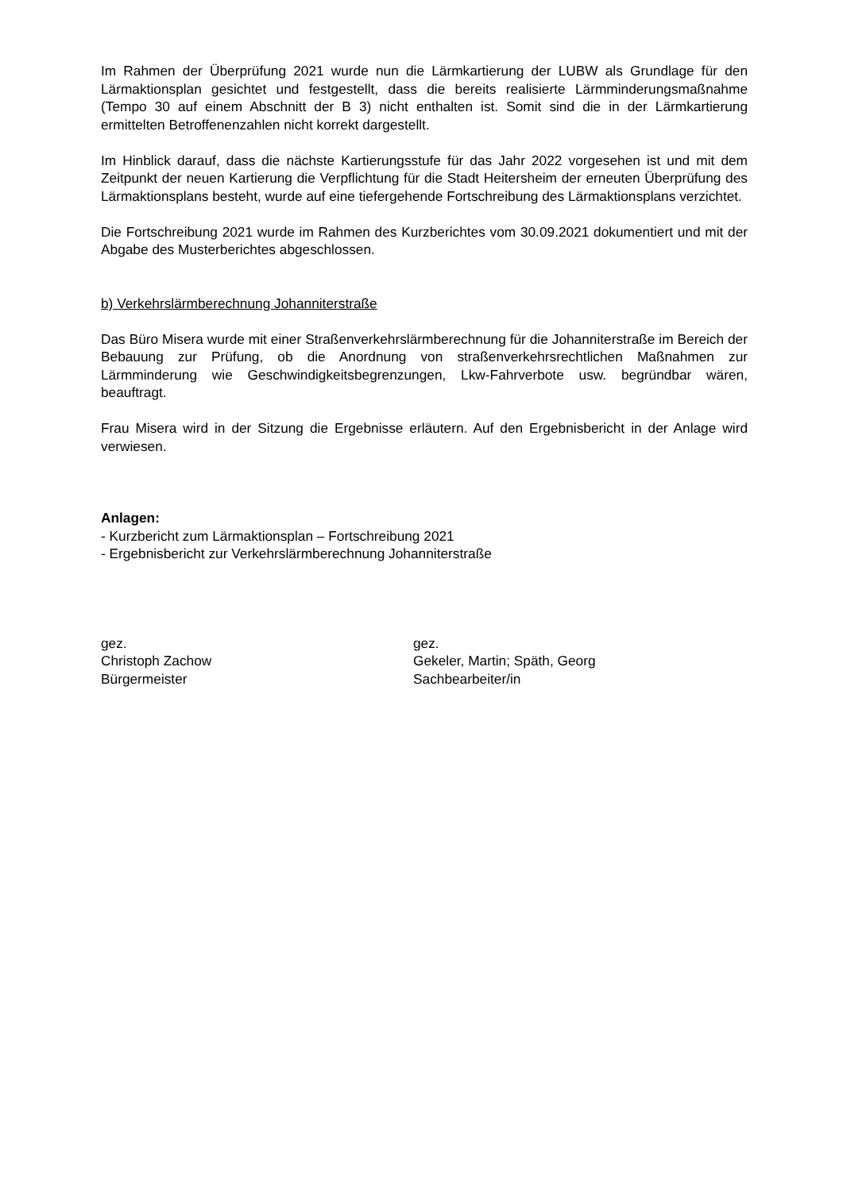Im Rahmen der Überprüfung 2021 wurde nun die Lärmkartierung der LUBW als Grundlage für den Lärmaktionsplan gesichtet und festgestellt, dass die bereits realisierte Lärmminderungsmaßnahme (Tempo 30 auf einem Abschnitt der B 3) nicht enthalten ist. Somit sind die in der Lärmkartierung ermittelten Betroffenenzahlen nicht korrekt dargestellt.
Im Hinblick darauf, dass die nächste Kartierungsstufe für das Jahr 2022 vorgesehen ist und mit dem Zeitpunkt der neuen Kartierung die Verpflichtung für die Stadt Heitersheim der erneuten Überprüfung des Lärmaktionsplans besteht, wurde auf eine tiefergehende Fortschreibung des Lärmaktionsplans verzichtet.
Die Fortschreibung 2021 wurde im Rahmen des Kurzberichtes vom 30.09.2021 dokumentiert und mit der Abgabe des Musterberichtes abgeschlossen.
b) Verkehrslärmberechnung Johanniterstraße
Das Büro Misera wurde mit einer Straßenverkehrslärmberechnung für die Johanniterstraße im Bereich der Bebauung zur Prüfung, ob die Anordnung von straßenverkehrsrechtlichen Maßnahmen zur Lärmminderung wie Geschwindigkeitsbegrenzungen, Lkw-Fahrverbote usw. begründbar wären, beauftragt.
Frau Misera wird in der Sitzung die Ergebnisse erläutern. Auf den Ergebnisbericht in der Anlage wird verwiesen.
Anlagen:
- Kurzbericht zum Lärmaktionsplan – Fortschreibung 2021
- Ergebnisbericht zur Verkehrslärmberechnung Johanniterstraße
gez.
Christoph Zachow
Bürgermeister
gez.
Gekeler, Martin; Späth, Georg
Sachbearbeiter/in